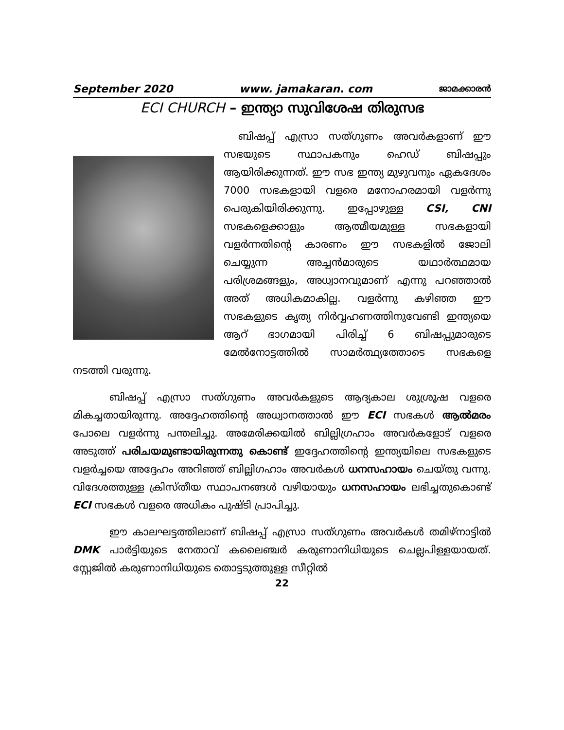September 2020 www. jamakaran. com ജാമക്കാരൻ
ECI CHURCH – ഇന്ത്യാ സുവിശേഷ തിരുസഭ
ബിഷപ്പ് എസ്രാ സത്ഗുണം അവർകളാണ് ഈ സഭയുടെ സ്ഥാപകനും ഹെഡ് ബിഷപ്പും ആയിരിക്കുന്നത്. ഈ സഭ ഇന്ത്യ മുഴുവനും ഏകദേശം 7000 സഭകളായി വളരെ മനോഹരമായി വളർന്നു പെരുകിയിരിക്കുന്നു. ഇപ്പോഴുള്ള CSI, CNI സഭകളെക്കാളും ആത്മീയമുള്ള സഭകളായി വളർന്നതിന്റെ കാരണം ഈ സഭകളിൽ ജോലി ചെയ്യുന്ന അച്ചൻമാരുടെ യഥാർത്ഥമായ പരിശ്രമങ്ങളും, അധ്വാനവുമാണ് എന്നു പറഞ്ഞാൽ അത് അധികമാകില്ല. വളർന്നു കഴിഞ്ഞ ഈ സഭകളുടെ കൃത്യ നിർവ്വഹണത്തിനുവേണ്ടി ഇന്ത്യയെ ആറ് ഭാഗമായി പിരിച്ച് 6 ബിഷപ്പുമാരുടെ മേൽനോട്ടത്തിൽ സാമർത്ഥ്യത്തോടെ സഭകളെ നടത്തി വരുന്നു.
ബിഷപ്പ് എസ്രാ സത്ഗുണം അവർകളുടെ ആദ്യകാല ശുശ്രൂഷ വളരെ മികച്ചതായിരുന്നു. അദ്ദേഹത്തിന്റെ അധ്വാനത്താൽ ഈ ECI സഭകൾ ആൽമരം പോലെ വളർന്നു പന്തലിച്ചു. അമേരിക്കയിൽ ബില്ലിഗ്രഹാം അവർകളോട് വളരെ അടുത്ത് പരിചയമുണ്ടായിരുന്നതു കൊണ്ട് ഇദ്ദേഹത്തിന്റെ ഇന്ത്യയിലെ സഭകളുടെ വളർച്ചയെ അദ്ദേഹം അറിഞ്ഞ് ബില്ലിഗഹാം അവർകൾ ധനസഹായം ചെയ്തു വന്നു. വിദേശത്തുള്ള ക്രിസ്തീയ സ്ഥാപനങ്ങൾ വഴിയായും ധനസഹായം ലഭിച്ചതുകൊണ്ട് ECI സഭകൾ വളരെ അധികം പുഷ്ടി പ്രാപിച്ചു.
ഈ കാലഘട്ടത്തിലാണ് ബിഷപ്പ് എസ്രാ സത്ഗുണം അവർകൾ തമിഴ്നാട്ടിൽ DMK പാർട്ടിയുടെ നേതാവ് കലൈഞ്ചർ കരുണാനിധിയുടെ ചെല്ലപിള്ളയായത്. സ്റ്റേജിൽ കരുണാനിധിയുടെ തൊട്ടടുത്തുള്ള സീറ്റിൽ
22